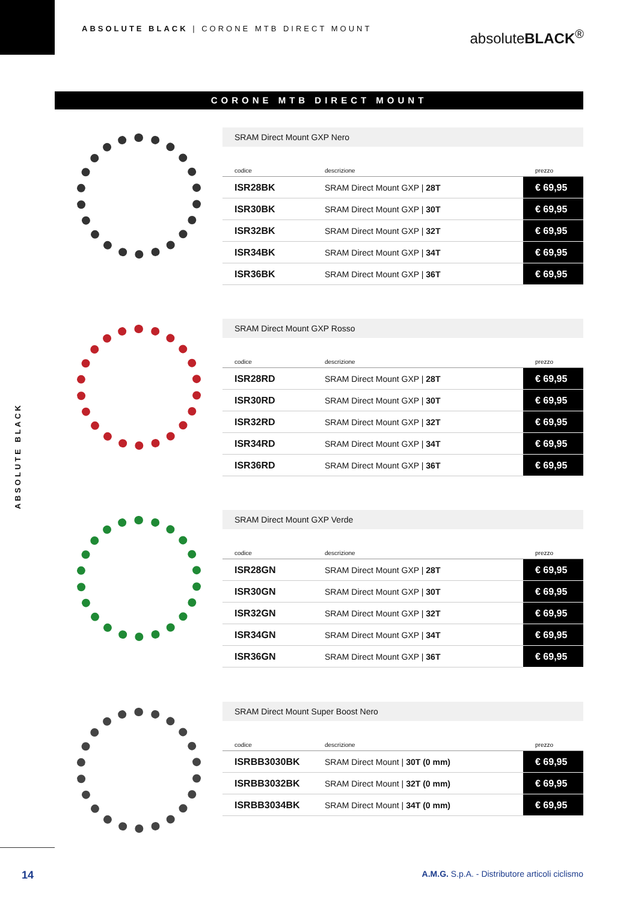ABSOLUTE BLACK | CORONE MTB DIRECT MOUNT
absoluteBLACK<sup>®</sup>
ABSOLUTE BLACK
CORONE MTB DIRECT MOUNT
SRAM Direct Mount GXP Nero
| codice | descrizione | prezzo |
| --- | --- | --- |
| ISR28BK | SRAM Direct Mount GXP / 28T | € 69,95 |
| ISR30BK | SRAM Direct Mount GXP / 30T | € 69,95 |
| ISR32BK | SRAM Direct Mount GXP / 32T | € 69,95 |
| ISR34BK | SRAM Direct Mount GXP / 34T | € 69,95 |
| ISR36BK | SRAM Direct Mount GXP / 36T | € 69,95 |
SRAM Direct Mount GXP Rosso
| codice | descrizione | prezzo |
| --- | --- | --- |
| ISR28RD | SRAM Direct Mount GXP / 28T | € 69,95 |
| ISR30RD | SRAM Direct Mount GXP / 30T | € 69,95 |
| ISR32RD | SRAM Direct Mount GXP / 32T | € 69,95 |
| ISR34RD | SRAM Direct Mount GXP / 34T | € 69,95 |
| ISR36RD | SRAM Direct Mount GXP / 36T | € 69,95 |
SRAM Direct Mount GXP Verde
| codice | descrizione | prezzo |
| --- | --- | --- |
| ISR28GN | SRAM Direct Mount GXP / 28T | € 69,95 |
| ISR30GN | SRAM Direct Mount GXP / 30T | € 69,95 |
| ISR32GN | SRAM Direct Mount GXP / 32T | € 69,95 |
| ISR34GN | SRAM Direct Mount GXP / 34T | € 69,95 |
| ISR36GN | SRAM Direct Mount GXP / 36T | € 69,95 |
SRAM Direct Mount Super Boost Nero
| codice | descrizione | prezzo |
| --- | --- | --- |
| ISRBB3030BK | SRAM Direct Mount / 30T (0 mm) | € 69,95 |
| ISRBB3032BK | SRAM Direct Mount / 32T (0 mm) | € 69,95 |
| ISRBB3034BK | SRAM Direct Mount / 34T (0 mm) | € 69,95 |
14 A.M.G. S.p.A. - Distributore articoli ciclismo